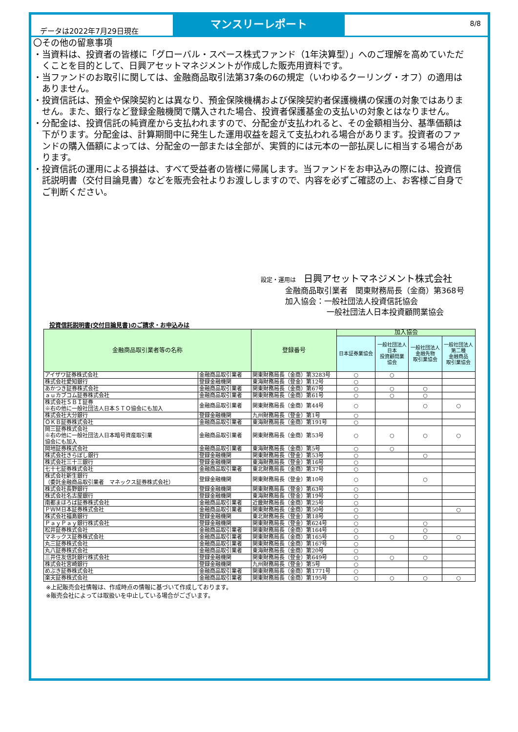データは2022年7月29日現在
マンスリーレポート
8/8
〇その他の留意事項
・当資料は、投資者の皆様に「グローバル・スペース株式ファンド（1年決算型）」へのご理解を高めていただくことを目的として、日興アセットマネジメントが作成した販売用資料です。
・当ファンドのお取引に関しては、金融商品取引法第37条の6の規定（いわゆるクーリング・オフ）の適用はありません。
・投資信託は、預金や保険契約とは異なり、預金保険機構および保険契約者保護機構の保護の対象ではありません。また、銀行など登録金融機関で購入された場合、投資者保護基金の支払いの対象とはなりません。
・分配金は、投資信託の純資産から支払われますので、分配金が支払われると、その金額相当分、基準価額は下がります。分配金は、計算期間中に発生した運用収益を超えて支払われる場合があります。投資者のファンドの購入価額によっては、分配金の一部または全部が、実質的には元本の一部払戻しに相当する場合があります。
・投資信託の運用による損益は、すべて受益者の皆様に帰属します。当ファンドをお申込みの際には、投資信託説明書（交付目論見書）などを販売会社よりお渡ししますので、内容を必ずご確認の上、お客様ご自身でご判断ください。
設定・運用は　日興アセットマネジメント株式会社
金融商品取引業者　関東財務局長（金商）第368号
加入協会：一般社団法人投資信託協会
一般社団法人日本投資顧問業協会
投資信託説明書(交付目論見書)のご請求・お申込みは
| 金融商品取引業者等の名称 | | 登録番号 | 加入協会 | | | |
| --- | --- | --- | --- | --- | --- | --- |
| | | | 日本証券業協会 | 一般社団法人 日本 投資顧問業 協会 | 一般社団法人 金融先物 取引業協会 | 一般社団法人 第二種 金融商品 取引業協会 |
| アイザワ証券株式会社 | 金融商品取引業者 | 関東財務局長（金商）第3283号 | ○ | ○ | | |
| 株式会社愛知銀行 | 登録金融機関 | 東海財務局長（登金）第12号 | ○ | | | |
| あかつき証券株式会社 | 金融商品取引業者 | 関東財務局長（金商）第67号 | ○ | ○ | ○ | |
| ａｕカブコム証券株式会社 | 金融商品取引業者 | 関東財務局長（金商）第61号 | ○ | ○ | ○ | |
| 株式会社ＳＢＩ証券 ※右の他に一般社団法人日本ＳＴＯ協会にも加入 | 金融商品取引業者 | 関東財務局長（金商）第44号 | ○ | | ○ | ○ |
| 株式会社大分銀行 | 登録金融機関 | 九州財務局長（登金）第1号 | ○ | | | |
| ＯＫＢ証券株式会社 | 金融商品取引業者 | 東海財務局長（金商）第191号 | ○ | | | |
| 岡三証券株式会社 ※右の他に一般社団法人日本暗号資産取引業 協会にも加入 | 金融商品取引業者 | 関東財務局長（金商）第53号 | ○ | ○ | ○ | ○ |
| 岡地証券株式会社 | 金融商品取引業者 | 東海財務局長（金商）第5号 | ○ | ○ | | |
| 株式会社きらぼし銀行 | 登録金融機関 | 関東財務局長（登金）第53号 | ○ | | ○ | |
| 株式会社三十三銀行 | 登録金融機関 | 東海財務局長（登金）第16号 | ○ | | | |
| 七十七証券株式会社 | 金融商品取引業者 | 東北財務局長（金商）第37号 | ○ | | | |
| 株式会社新生銀行 （委託金融商品取引業者 マネックス証券株式会社） | 登録金融機関 | 関東財務局長（登金）第10号 | ○ | | ○ | |
| 株式会社長野銀行 | 登録金融機関 | 関東財務局長（登金）第63号 | ○ | | | |
| 株式会社名古屋銀行 | 登録金融機関 | 東海財務局長（登金）第19号 | ○ | | | |
| 南都まほろば証券株式会社 | 金融商品取引業者 | 近畿財務局長（金商）第25号 | ○ | | | |
| ＰＷＭ日本証券株式会社 | 金融商品取引業者 | 関東財務局長（金商）第50号 | ○ | | | ○ |
| 株式会社福島銀行 | 登録金融機関 | 東北財務局長（登金）第18号 | ○ | | | |
| ＰａｙＰａｙ銀行株式会社 | 登録金融機関 | 関東財務局長（登金）第624号 | ○ | | ○ | |
| 松井証券株式会社 | 金融商品取引業者 | 関東財務局長（金商）第164号 | ○ | | ○ | |
| マネックス証券株式会社 | 金融商品取引業者 | 関東財務局長（金商）第165号 | ○ | ○ | ○ | ○ |
| 丸三証券株式会社 | 金融商品取引業者 | 関東財務局長（金商）第167号 | ○ | | | |
| 丸八証券株式会社 | 金融商品取引業者 | 東海財務局長（金商）第20号 | ○ | | | |
| 三井住友信託銀行株式会社 | 登録金融機関 | 関東財務局長（登金）第649号 | ○ | ○ | ○ | |
| 株式会社宮崎銀行 | 登録金融機関 | 九州財務局長（登金）第5号 | ○ | | | |
| めぶき証券株式会社 | 金融商品取引業者 | 関東財務局長（金商）第1771号 | ○ | | | |
| 楽天証券株式会社 | 金融商品取引業者 | 関東財務局長（金商）第195号 | ○ | ○ | ○ | ○ |
※上記販売会社情報は、作成時点の情報に基づいて作成しております。
※販売会社によっては取扱いを中止している場合がございます。